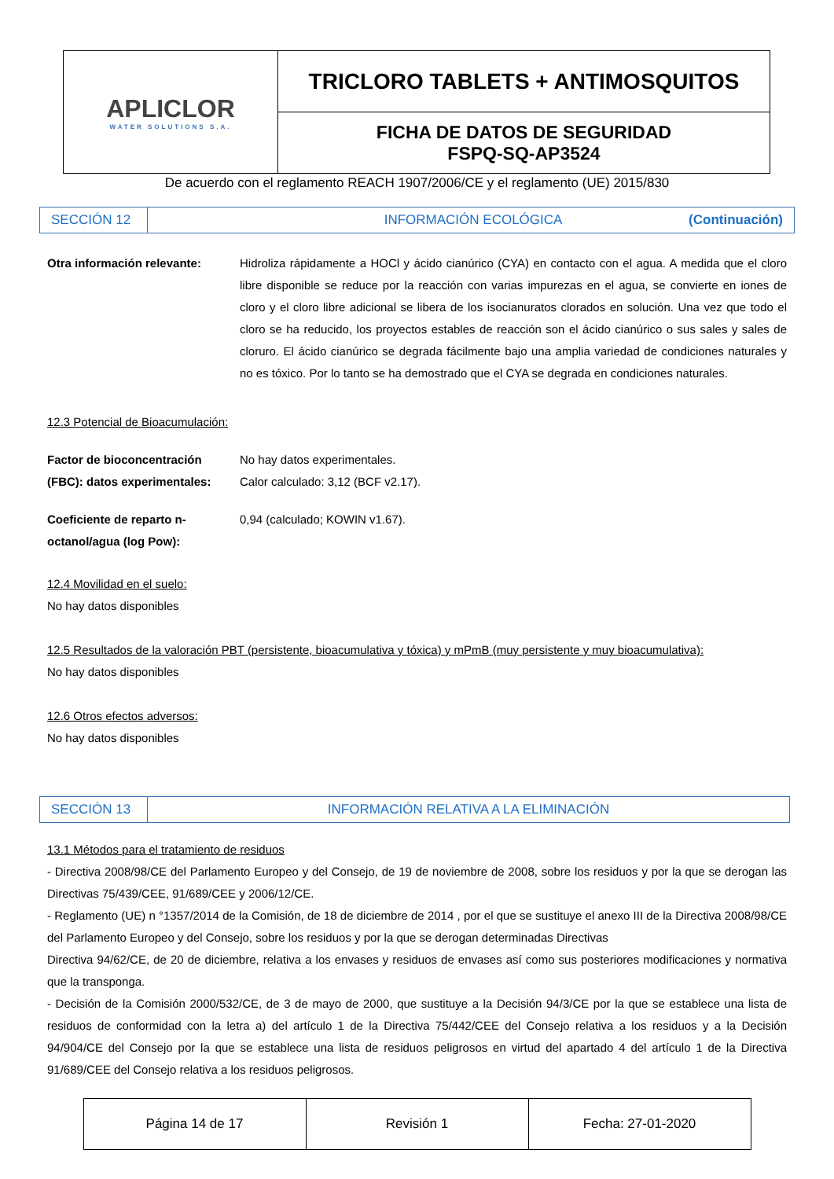| APLICLOR WATER SOLUTIONS S.A. | TRICLORO TABLETS + ANTIMOSQUITOS |
| | FICHA DE DATOS DE SEGURIDAD FSPQ-SQ-AP3524 |
De acuerdo con el reglamento REACH 1907/2006/CE y el reglamento (UE) 2015/830
| SECCIÓN 12 | INFORMACIÓN ECOLÓGICA | (Continuación) |
Otra información relevante: Hidroliza rápidamente a HOCl y ácido cianúrico (CYA) en contacto con el agua. A medida que el cloro libre disponible se reduce por la reacción con varias impurezas en el agua, se convierte en iones de cloro y el cloro libre adicional se libera de los isocianuratos clorados en solución. Una vez que todo el cloro se ha reducido, los proyectos estables de reacción son el ácido cianúrico o sus sales y sales de cloruro. El ácido cianúrico se degrada fácilmente bajo una amplia variedad de condiciones naturales y no es tóxico. Por lo tanto se ha demostrado que el CYA se degrada en condiciones naturales.
12.3 Potencial de Bioacumulación:
Factor de bioconcentración (FBC): datos experimentales:
No hay datos experimentales.
Calor calculado: 3,12 (BCF v2.17).
Coeficiente de reparto n-octanol/agua (log Pow):
0,94 (calculado; KOWIN v1.67).
12.4 Movilidad en el suelo:
No hay datos disponibles
12.5 Resultados de la valoración PBT (persistente, bioacumulativa y tóxica) y mPmB (muy persistente y muy bioacumulativa):
No hay datos disponibles
12.6 Otros efectos adversos:
No hay datos disponibles
| SECCIÓN 13 | INFORMACIÓN RELATIVA A LA ELIMINACIÓN |
13.1 Métodos para el tratamiento de residuos
- Directiva 2008/98/CE del Parlamento Europeo y del Consejo, de 19 de noviembre de 2008, sobre los residuos y por la que se derogan las Directivas 75/439/CEE, 91/689/CEE y 2006/12/CE.
- Reglamento (UE) n °1357/2014 de la Comisión, de 18 de diciembre de 2014 , por el que se sustituye el anexo III de la Directiva 2008/98/CE del Parlamento Europeo y del Consejo, sobre los residuos y por la que se derogan determinadas Directivas
Directiva 94/62/CE, de 20 de diciembre, relativa a los envases y residuos de envases así como sus posteriores modificaciones y normativa que la transponga.
- Decisión de la Comisión 2000/532/CE, de 3 de mayo de 2000, que sustituye a la Decisión 94/3/CE por la que se establece una lista de residuos de conformidad con la letra a) del artículo 1 de la Directiva 75/442/CEE del Consejo relativa a los residuos y a la Decisión 94/904/CE del Consejo por la que se establece una lista de residuos peligrosos en virtud del apartado 4 del artículo 1 de la Directiva 91/689/CEE del Consejo relativa a los residuos peligrosos.
| Página 14 de 17 | Revisión 1 | Fecha: 27-01-2020 |